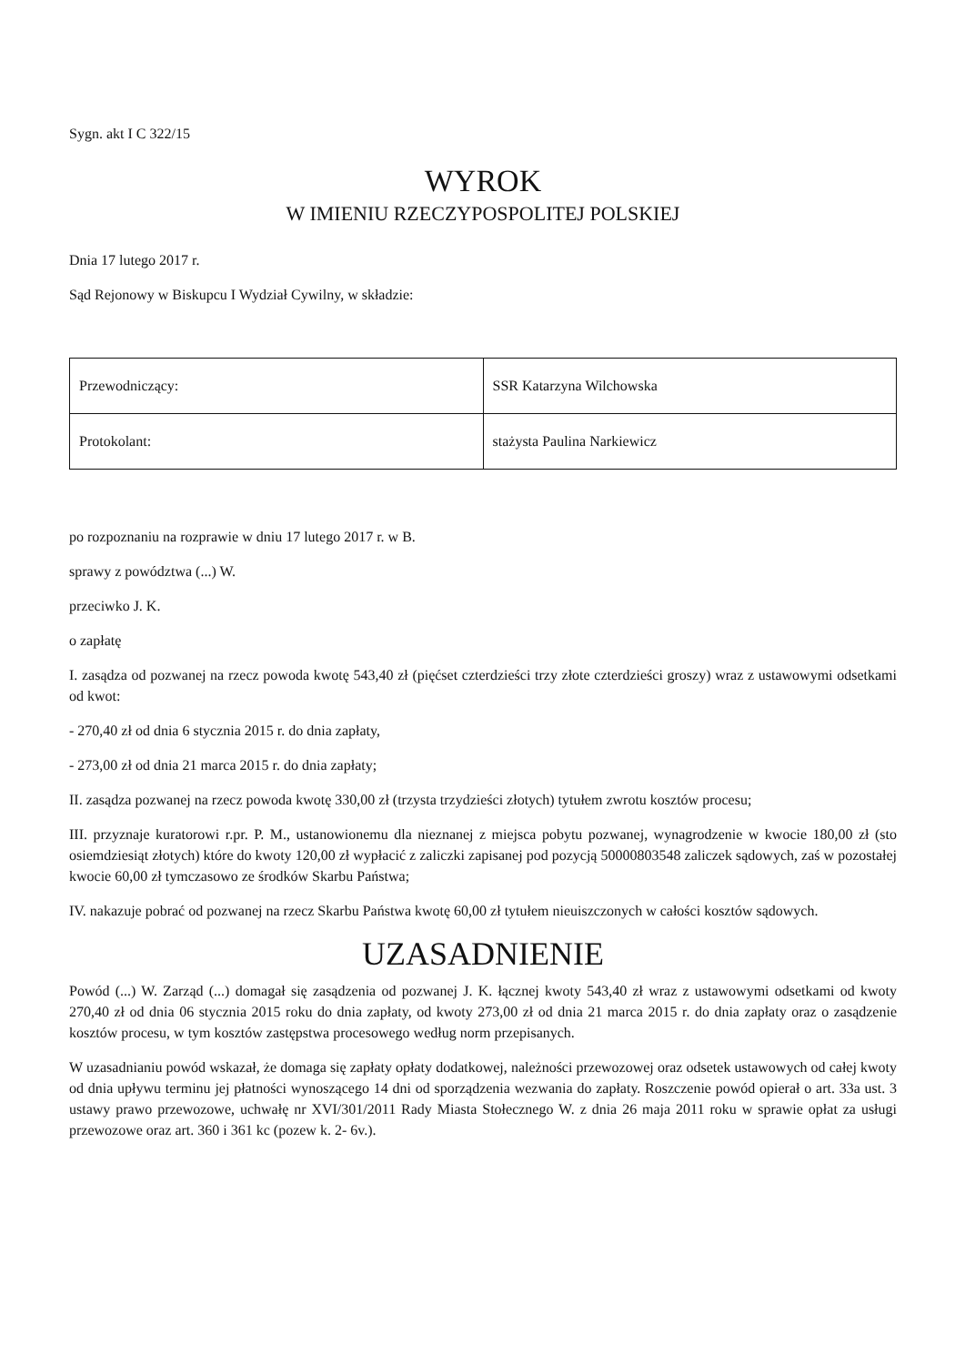Sygn. akt I C 322/15
WYROK
W IMIENIU RZECZYPOSPOLITEJ POLSKIEJ
Dnia 17 lutego 2017 r.
Sąd Rejonowy w Biskupcu I Wydział Cywilny, w składzie:
| Przewodniczący: | SSR Katarzyna Wilchowska |
| Protokolant: | stażysta Paulina Narkiewicz |
po rozpoznaniu na rozprawie w dniu 17 lutego 2017 r. w B.
sprawy z powództwa (...) W.
przeciwko J. K.
o zapłatę
I. zasądza od pozwanej na rzecz powoda kwotę 543,40 zł (pięćset czterdzieści trzy złote czterdzieści groszy) wraz z ustawowymi odsetkami od kwot:
- 270,40 zł od dnia 6 stycznia 2015 r. do dnia zapłaty,
- 273,00 zł od dnia 21 marca 2015 r. do dnia zapłaty;
II. zasądza pozwanej na rzecz powoda kwotę 330,00 zł (trzysta trzydzieści złotych) tytułem zwrotu kosztów procesu;
III. przyznaje kuratorowi r.pr. P. M., ustanowionemu dla nieznanej z miejsca pobytu pozwanej, wynagrodzenie w kwocie 180,00 zł (sto osiemdziesiąt złotych) które do kwoty 120,00 zł wypłacić z zaliczki zapisanej pod pozycją 50000803548 zaliczek sądowych, zaś w pozostałej kwocie 60,00 zł tymczasowo ze środków Skarbu Państwa;
IV. nakazuje pobrać od pozwanej na rzecz Skarbu Państwa kwotę 60,00 zł tytułem nieuiszczonych w całości kosztów sądowych.
UZASADNIENIE
Powód (...) W. Zarząd (...) domagał się zasądzenia od pozwanej J. K. łącznej kwoty 543,40 zł wraz z ustawowymi odsetkami od kwoty 270,40 zł od dnia 06 stycznia 2015 roku do dnia zapłaty, od kwoty 273,00 zł od dnia 21 marca 2015 r. do dnia zapłaty oraz o zasądzenie kosztów procesu, w tym kosztów zastępstwa procesowego według norm przepisanych.
W uzasadnianiu powód wskazał, że domaga się zapłaty opłaty dodatkowej, należności przewozowej oraz odsetek ustawowych od całej kwoty od dnia upływu terminu jej płatności wynoszącego 14 dni od sporządzenia wezwania do zapłaty. Roszczenie powód opierał o art. 33a ust. 3 ustawy prawo przewozowe, uchwałę nr XVI/301/2011 Rady Miasta Stołecznego W. z dnia 26 maja 2011 roku w sprawie opłat za usługi przewozowe oraz art. 360 i 361 kc (pozew k. 2- 6v.).